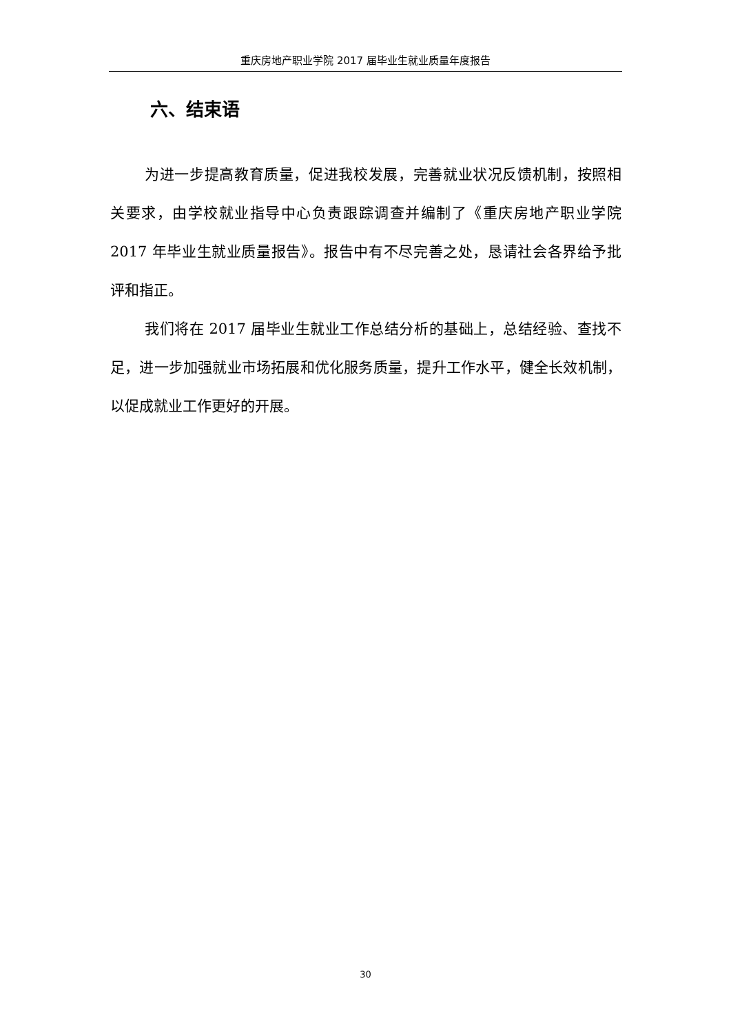重庆房地产职业学院 2017 届毕业生就业质量年度报告
六、结束语
为进一步提高教育质量，促进我校发展，完善就业状况反馈机制，按照相关要求，由学校就业指导中心负责跟踪调查并编制了《重庆房地产职业学院 2017 年毕业生就业质量报告》。报告中有不尽完善之处，恳请社会各界给予批评和指正。
我们将在 2017 届毕业生就业工作总结分析的基础上，总结经验、查找不足，进一步加强就业市场拓展和优化服务质量，提升工作水平，健全长效机制，以促成就业工作更好的开展。
30